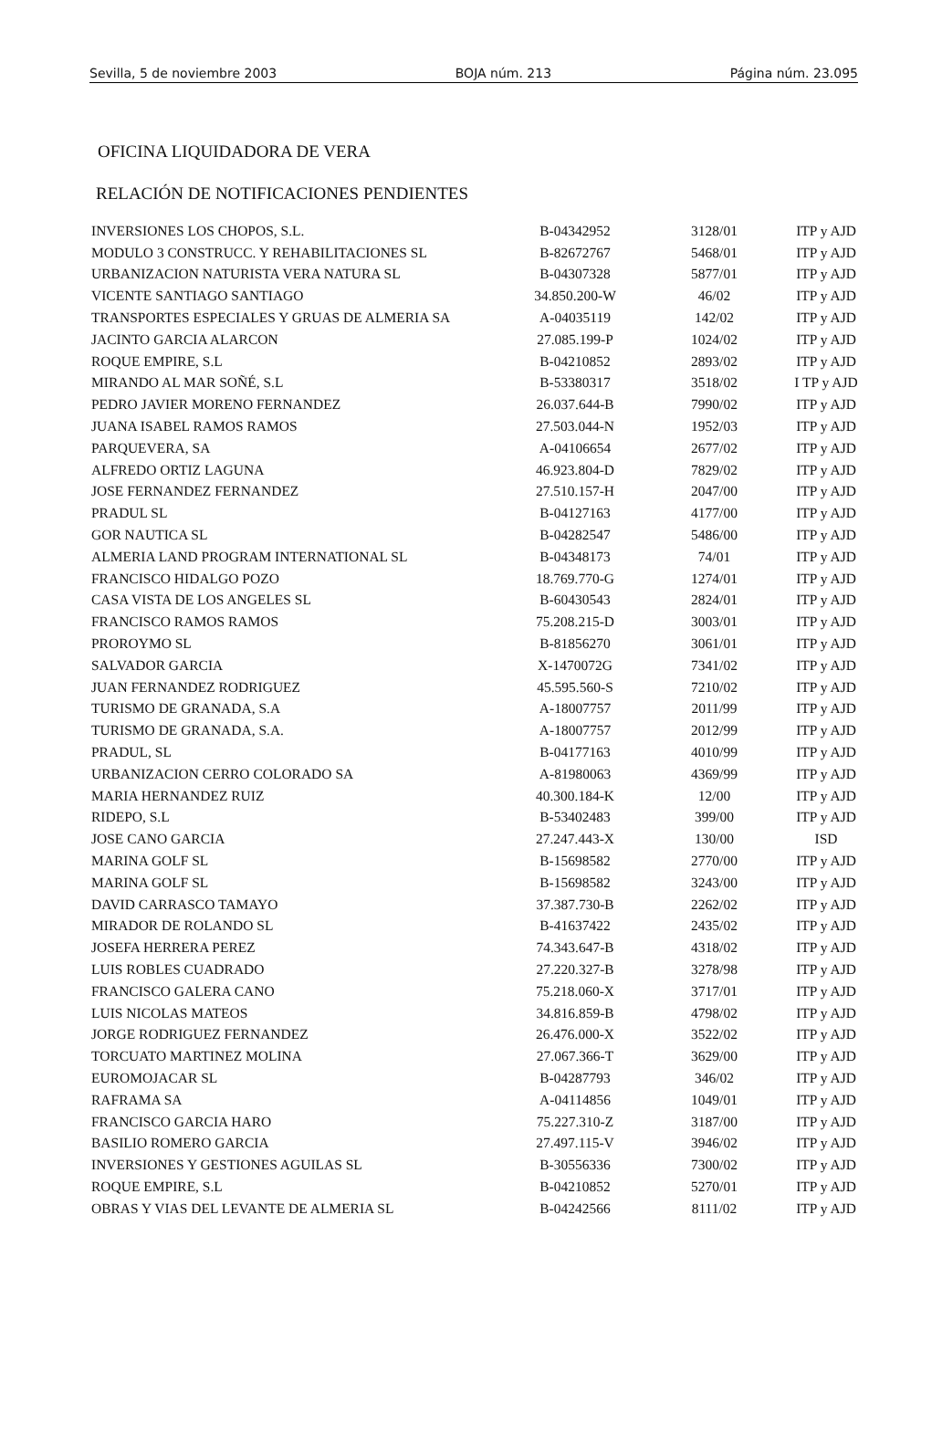Sevilla, 5 de noviembre 2003 BOJA núm. 213 Página núm. 23.095
OFICINA LIQUIDADORA DE VERA
RELACIÓN DE NOTIFICACIONES PENDIENTES
| INVERSIONES LOS CHOPOS, S.L. | B-04342952 | 3128/01 | ITP y AJD |
| MODULO 3 CONSTRUCC. Y REHABILITACIONES SL | B-82672767 | 5468/01 | ITP y AJD |
| URBANIZACION NATURISTA VERA NATURA SL | B-04307328 | 5877/01 | ITP y AJD |
| VICENTE SANTIAGO SANTIAGO | 34.850.200-W | 46/02 | ITP y AJD |
| TRANSPORTES ESPECIALES Y GRUAS DE ALMERIA SA | A-04035119 | 142/02 | ITP y AJD |
| JACINTO GARCIA ALARCON | 27.085.199-P | 1024/02 | ITP y AJD |
| ROQUE EMPIRE, S.L | B-04210852 | 2893/02 | ITP y AJD |
| MIRANDO AL MAR SOÑÉ, S.L | B-53380317 | 3518/02 | I TP y AJD |
| PEDRO JAVIER MORENO FERNANDEZ | 26.037.644-B | 7990/02 | ITP y AJD |
| JUANA ISABEL RAMOS RAMOS | 27.503.044-N | 1952/03 | ITP y AJD |
| PARQUEVERA, SA | A-04106654 | 2677/02 | ITP y AJD |
| ALFREDO ORTIZ LAGUNA | 46.923.804-D | 7829/02 | ITP y AJD |
| JOSE FERNANDEZ FERNANDEZ | 27.510.157-H | 2047/00 | ITP y AJD |
| PRADUL SL | B-04127163 | 4177/00 | ITP y AJD |
| GOR NAUTICA SL | B-04282547 | 5486/00 | ITP y AJD |
| ALMERIA LAND PROGRAM INTERNATIONAL SL | B-04348173 | 74/01 | ITP y AJD |
| FRANCISCO HIDALGO POZO | 18.769.770-G | 1274/01 | ITP y AJD |
| CASA VISTA DE LOS ANGELES SL | B-60430543 | 2824/01 | ITP y AJD |
| FRANCISCO RAMOS RAMOS | 75.208.215-D | 3003/01 | ITP y AJD |
| PROROYMO SL | B-81856270 | 3061/01 | ITP y AJD |
| SALVADOR GARCIA | X-1470072G | 7341/02 | ITP y AJD |
| JUAN FERNANDEZ RODRIGUEZ | 45.595.560-S | 7210/02 | ITP y AJD |
| TURISMO DE GRANADA, S.A | A-18007757 | 2011/99 | ITP y AJD |
| TURISMO DE GRANADA, S.A. | A-18007757 | 2012/99 | ITP y AJD |
| PRADUL, SL | B-04177163 | 4010/99 | ITP y AJD |
| URBANIZACION CERRO COLORADO SA | A-81980063 | 4369/99 | ITP y AJD |
| MARIA HERNANDEZ RUIZ | 40.300.184-K | 12/00 | ITP y AJD |
| RIDEPO, S.L | B-53402483 | 399/00 | ITP y AJD |
| JOSE CANO GARCIA | 27.247.443-X | 130/00 | ISD |
| MARINA GOLF SL | B-15698582 | 2770/00 | ITP y AJD |
| MARINA GOLF SL | B-15698582 | 3243/00 | ITP y AJD |
| DAVID CARRASCO TAMAYO | 37.387.730-B | 2262/02 | ITP y AJD |
| MIRADOR DE ROLANDO SL | B-41637422 | 2435/02 | ITP y AJD |
| JOSEFA HERRERA PEREZ | 74.343.647-B | 4318/02 | ITP y AJD |
| LUIS ROBLES CUADRADO | 27.220.327-B | 3278/98 | ITP y AJD |
| FRANCISCO GALERA CANO | 75.218.060-X | 3717/01 | ITP y AJD |
| LUIS NICOLAS MATEOS | 34.816.859-B | 4798/02 | ITP y AJD |
| JORGE RODRIGUEZ FERNANDEZ | 26.476.000-X | 3522/02 | ITP y AJD |
| TORCUATO MARTINEZ MOLINA | 27.067.366-T | 3629/00 | ITP y AJD |
| EUROMOJACAR SL | B-04287793 | 346/02 | ITP y AJD |
| RAFRAMA SA | A-04114856 | 1049/01 | ITP y AJD |
| FRANCISCO GARCIA HARO | 75.227.310-Z | 3187/00 | ITP y AJD |
| BASILIO ROMERO GARCIA | 27.497.115-V | 3946/02 | ITP y AJD |
| INVERSIONES Y GESTIONES AGUILAS SL | B-30556336 | 7300/02 | ITP y AJD |
| ROQUE EMPIRE, S.L | B-04210852 | 5270/01 | ITP y AJD |
| OBRAS Y VIAS DEL LEVANTE DE ALMERIA SL | B-04242566 | 8111/02 | ITP y AJD |